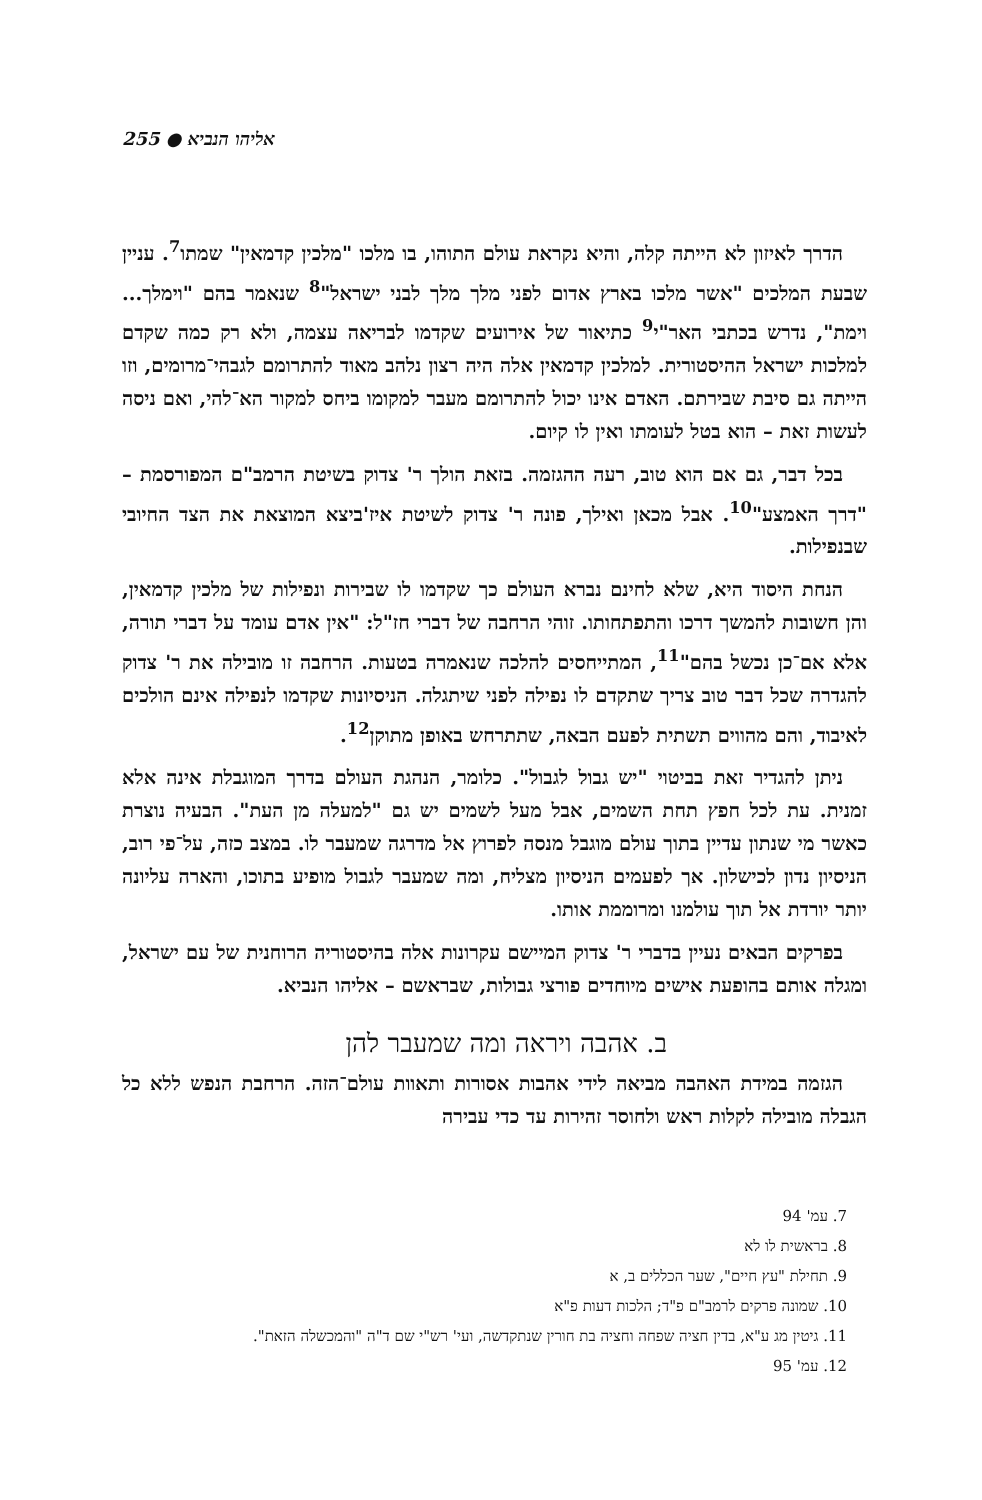255 ● אליהו הנביא
הדרך לאיזון לא הייתה קלה, והיא נקראת עולם התוהו, בו מלכו "מלכין קדמאין" שמתו<sup>7</sup>. עניין שבעת המלכים "אשר מלכו בארץ אדום לפני מלך מלך לבני ישראל"<sup>8</sup> שנאמר בהם "וימלך... וימת", נדרש בכתבי האר"י<sup>9</sup> כתיאור של אירועים שקדמו לבריאה עצמה, ולא רק כמה שקדם למלכות ישראל ההיסטורית. למלכין קדמאין אלה היה רצון נלהב מאוד להתרומם לגבהי־מרומים, וזו הייתה גם סיבת שבירתם. האדם אינו יכול להתרומם מעבר למקומו ביחס למקור הא־להי, ואם ניסה לעשות זאת – הוא בטל לעומתו ואין לו קיום.
בכל דבר, גם אם הוא טוב, רעה ההגזמה. בזאת הולך ר' צדוק בשיטת הרמב"ם המפורסמת – "דרך האמצע"<sup>10</sup>. אבל מכאן ואילך, פונה ר' צדוק לשיטת איז'ביצא המוצאת את הצד החיובי שבנפילות.
הנחת היסוד היא, שלא לחינם נברא העולם כך שקדמו לו שבירות ונפילות של מלכין קדמאין, והן חשובות להמשך דרכו והתפתחותו. זוהי הרחבה של דברי חז"ל: "אין אדם עומד על דברי תורה, אלא אם־כן נכשל בהם"<sup>11</sup>, המתייחסים להלכה שנאמרה בטעות. הרחבה זו מובילה את ר' צדוק להגדרה שכל דבר טוב צריך שתקדם לו נפילה לפני שיתגלה. הניסיונות שקדמו לנפילה אינם הולכים לאיבוד, והם מהווים תשתית לפעם הבאה, שתתרחש באופן מתוקן<sup>12</sup>.
ניתן להגדיר זאת בביטוי "יש גבול לגבול". כלומר, הנהגת העולם בדרך המוגבלת אינה אלא זמנית. עת לכל חפץ תחת השמים, אבל מעל לשמים יש גם "למעלה מן העת". הבעיה נוצרת כאשר מי שנתון עדיין בתוך עולם מוגבל מנסה לפרוץ אל מדרגה שמעבר לו. במצב כזה, על־פי רוב, הניסיון נדון לכישלון. אך לפעמים הניסיון מצליח, ומה שמעבר לגבול מופיע בתוכו, והארה עליונה יותר יורדת אל תוך עולמנו ומרוממת אותו.
בפרקים הבאים נעיין בדברי ר' צדוק המיישם עקרונות אלה בהיסטוריה הרוחנית של עם ישראל, ומגלה אותם בהופעת אישים מיוחדים פורצי גבולות, שבראשם – אליהו הנביא.
ב. אהבה ויראה ומה שמעבר להן
הגזמה במידת האהבה מביאה לידי אהבות אסורות ותאוות עולם־הזה. הרחבת הנפש ללא כל הגבלה מובילה לקלות ראש ולחוסר זהירות עד כדי עבירה
7. עמ' 94
8. בראשית לו לא
9. תחילת "עץ חיים", שער הכללים ב, א
10. שמונה פרקים לרמב"ם פ"ד; הלכות דעות פ"א
11. גיטין מג ע"א, בדין חציה שפחה וחציה בת חורין שנתקדשה, ועי' רש"י שם ד"ה "והמכשלה הזאת".
12. עמ' 95